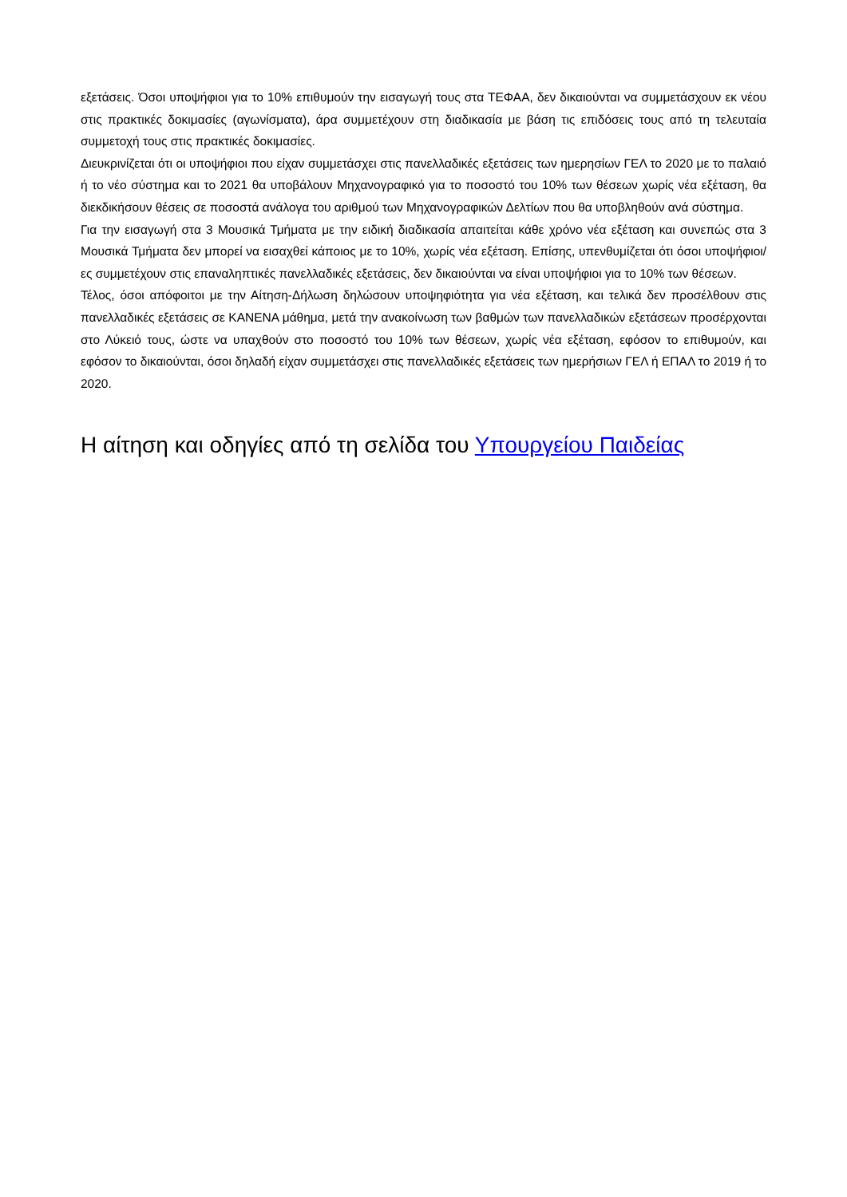εξετάσεις. Όσοι υποψήφιοι για το 10% επιθυμούν την εισαγωγή τους στα ΤΕΦΑΑ, δεν δικαιούνται να συμμετάσχουν εκ νέου στις πρακτικές δοκιμασίες (αγωνίσματα), άρα συμμετέχουν στη διαδικασία με βάση τις επιδόσεις τους από τη τελευταία συμμετοχή τους στις πρακτικές δοκιμασίες.
Διευκρινίζεται ότι οι υποψήφιοι που είχαν συμμετάσχει στις πανελλαδικές εξετάσεις των ημερησίων ΓΕΛ το 2020 με το παλαιό ή το νέο σύστημα και το 2021 θα υποβάλουν Μηχανογραφικό για το ποσοστό του 10% των θέσεων χωρίς νέα εξέταση, θα διεκδικήσουν θέσεις σε ποσοστά ανάλογα του αριθμού των Μηχανογραφικών Δελτίων που θα υποβληθούν ανά σύστημα.
Για την εισαγωγή στα 3 Μουσικά Τμήματα με την ειδική διαδικασία απαιτείται κάθε χρόνο νέα εξέταση και συνεπώς στα 3 Μουσικά Τμήματα δεν μπορεί να εισαχθεί κάποιος με το 10%, χωρίς νέα εξέταση. Επίσης, υπενθυμίζεται ότι όσοι υποψήφιοι/ες συμμετέχουν στις επαναληπτικές πανελλαδικές εξετάσεις, δεν δικαιούνται να είναι υποψήφιοι για το 10% των θέσεων.
Τέλος, όσοι απόφοιτοι με την Αίτηση-Δήλωση δηλώσουν υποψηφιότητα για νέα εξέταση, και τελικά δεν προσέλθουν στις πανελλαδικές εξετάσεις σε ΚΑΝΕΝΑ μάθημα, μετά την ανακοίνωση των βαθμών των πανελλαδικών εξετάσεων προσέρχονται στο Λύκειό τους, ώστε να υπαχθούν στο ποσοστό του 10% των θέσεων, χωρίς νέα εξέταση, εφόσον το επιθυμούν, και εφόσον το δικαιούνται, όσοι δηλαδή είχαν συμμετάσχει στις πανελλαδικές εξετάσεις των ημερήσιων ΓΕΛ ή ΕΠΑΛ το 2019 ή το 2020.
Η αίτηση και οδηγίες από τη σελίδα του Υπουργείου Παιδείας